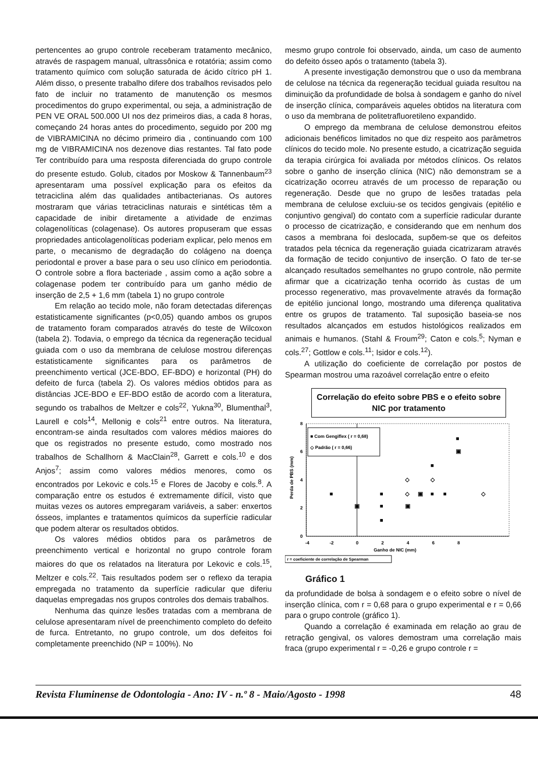pertencentes ao grupo controle receberam tratamento mecânico, através de raspagem manual, ultrassônica e rotatória; assim como tratamento químico com solução saturada de ácido cítrico pH 1. Além disso, o presente trabalho difere dos trabalhos revisados pelo fato de incluir no tratamento de manutenção os mesmos procedimentos do grupo experimental, ou seja, a administração de PEN VE ORAL 500.000 UI nos dez primeiros dias, a cada 8 horas, começando 24 horas antes do procedimento, seguido por 200 mg de VIBRAMICINA no décimo primeiro dia , continuando com 100 mg de VIBRAMICINA nos dezenove dias restantes. Tal fato pode Ter contribuído para uma resposta diferenciada do grupo controle do presente estudo. Golub, citados por Moskow & Tannenbaum<sup>23</sup> apresentaram uma possível explicação para os efeitos da tetraciclina além das qualidades antibacterianas. Os autores mostraram que várias tetraciclinas naturais e sintéticas têm a capacidade de inibir diretamente a atividade de enzimas colagenolíticas (colagenase). Os autores propuseram que essas propriedades anticolagenolíticas poderiam explicar, pelo menos em parte, o mecanismo de degradação do colágeno na doença periodontal e prover a base para o seu uso clínico em periodontia. O controle sobre a flora bacteriade , assim como a ação sobre a colagenase podem ter contribuído para um ganho médio de inserção de 2,5 + 1,6 mm (tabela 1) no grupo controle
Em relação ao tecido mole, não foram detectadas diferenças estatisticamente significantes (p<0,05) quando ambos os grupos de tratamento foram comparados através do teste de Wilcoxon (tabela 2). Todavia, o emprego da técnica da regeneração tecidual guiada com o uso da membrana de celulose mostrou diferenças estatisticamente significantes para os parâmetros de preenchimento vertical (JCE-BDO, EF-BDO) e horizontal (PH) do defeito de furca (tabela 2). Os valores médios obtidos para as distâncias JCE-BDO e EF-BDO estão de acordo com a literatura, segundo os trabalhos de Meltzer e cols<sup>22</sup>, Yukna<sup>30</sup>, Blumenthal<sup>3</sup>, Laurell e cols<sup>14</sup>, Mellonig e cols<sup>21</sup> entre outros. Na literatura, encontram-se ainda resultados com valores médios maiores do que os registrados no presente estudo, como mostrado nos trabalhos de Schallhorn & MacClain<sup>28</sup>, Garrett e cols.<sup>10</sup> e dos Anjos<sup>7</sup>; assim como valores médios menores, como os encontrados por Lekovic e cols.<sup>15</sup> e Flores de Jacoby e cols.<sup>8</sup>. A comparação entre os estudos é extremamente difícil, visto que muitas vezes os autores empregaram variáveis, a saber: enxertos ósseos, implantes e tratamentos químicos da superfície radicular que podem alterar os resultados obtidos.
Os valores médios obtidos para os parâmetros de preenchimento vertical e horizontal no grupo controle foram maiores do que os relatados na literatura por Lekovic e cols.<sup>15</sup>, Meltzer e cols.<sup>22</sup>. Tais resultados podem ser o reflexo da terapia empregada no tratamento da superfície radicular que diferiu daquelas empregadas nos grupos controles dos demais trabalhos.
Nenhuma das quinze lesões tratadas com a membrana de celulose apresentaram nível de preenchimento completo do defeito de furca. Entretanto, no grupo controle, um dos defeitos foi completamente preenchido (NP = 100%). No
mesmo grupo controle foi observado, ainda, um caso de aumento do defeito ósseo após o tratamento (tabela 3).
A presente investigação demonstrou que o uso da membrana de celulose na técnica da regeneração tecidual guiada resultou na diminuição da profundidade de bolsa à sondagem e ganho do nível de inserção clínica, comparáveis aqueles obtidos na literatura com o uso da membrana de politetrafluoretileno expandido.
O emprego da membrana de celulose demonstrou efeitos adicionais benéficos limitados no que diz respeito aos parâmetros clínicos do tecido mole. No presente estudo, a cicatrização seguida da terapia cirúrgica foi avaliada por métodos clínicos. Os relatos sobre o ganho de inserção clínica (NIC) não demonstram se a cicatrização ocorreu através de um processo de reparação ou regeneração. Desde que no grupo de lesões tratadas pela membrana de celulose excluiu-se os tecidos gengivais (epitélio e conjuntivo gengival) do contato com a superfície radicular durante o processo de cicatrização, e considerando que em nenhum dos casos a membrana foi deslocada, supõem-se que os defeitos tratados pela técnica da regeneração guiada cicatrizaram através da formação de tecido conjuntivo de inserção. O fato de ter-se alcançado resultados semelhantes no grupo controle, não permite afirmar que a cicatrização tenha ocorrido às custas de um processo regenerativo, mas provavelmente através da formação de epitélio juncional longo, mostrando uma diferença qualitativa entre os grupos de tratamento. Tal suposição baseia-se nos resultados alcançados em estudos histológicos realizados em animais e humanos. (Stahl & Froum<sup>29</sup>; Caton e cols.<sup>5</sup>; Nyman e cols.<sup>27</sup>; Gottlow e cols.<sup>11</sup>; Isidor e cols.<sup>12</sup>).
A utilização do coeficiente de correlação por postos de Spearman mostrou uma razoável correlação entre o efeito
Correlação do efeito sobre PBS e o efeito sobre NIC por tratamento
8
6
4
2
0
-4
-2
0
2
4
6
8
Ganho de NIC (mm)
Perda de PBS (mm)
■ Com Gengiflex ( r = 0,68)
◇ Padrão ( r = 0,66)
■
■
■
■
▣
▣
■
■
■
■
▣
▣
◇
◇
◇
◇
r = coeficiente de correlação de Spearman
Gráfico 1
da profundidade de bolsa à sondagem e o efeito sobre o nível de inserção clínica, com r = 0,68 para o grupo experimental e r = 0,66 para o grupo controle (gráfico 1).
Quando a correlação é examinada em relação ao grau de retração gengival, os valores demostram uma correlação mais fraca (grupo experimental r = -0,26 e grupo controle r =
Revista Fluminense de Odontologia - Ano: IV - n.º 8 - Maio/Agosto - 1998 48